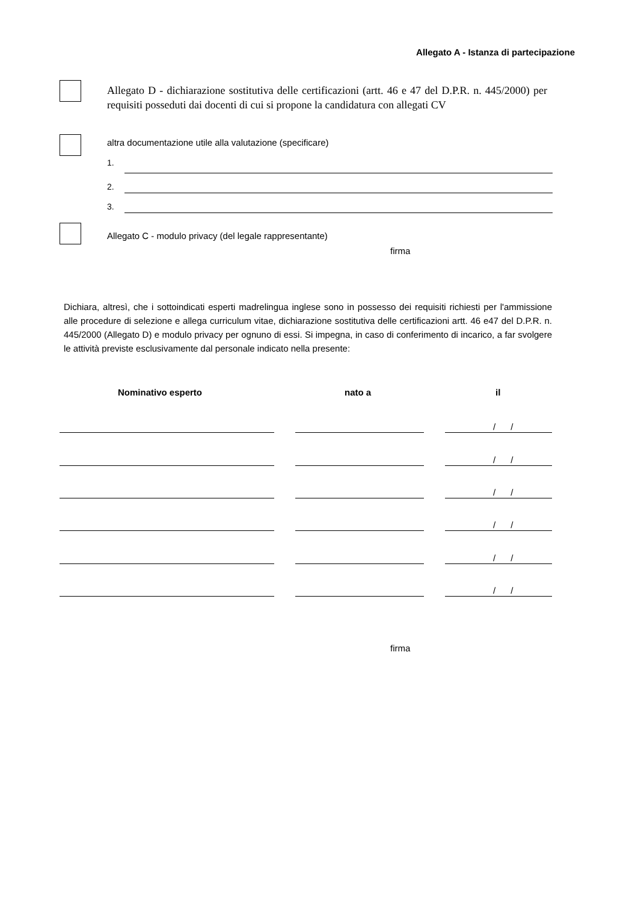Allegato A - Istanza di partecipazione
Allegato D - dichiarazione sostitutiva delle certificazioni (artt. 46 e 47 del D.P.R. n. 445/2000) per requisiti posseduti dai docenti di cui si propone la candidatura con allegati CV
altra documentazione utile alla valutazione (specificare)
1.
2.
3.
Allegato C - modulo privacy (del legale rappresentante)
firma
Dichiara, altresì, che i sottoindicati esperti madrelingua inglese sono in possesso dei requisiti richiesti per l'ammissione alle procedure di selezione e allega curriculum vitae, dichiarazione sostitutiva delle certificazioni artt. 46 e47 del D.P.R. n. 445/2000 (Allegato D) e modulo privacy per ognuno di essi. Si impegna, in caso di conferimento di incarico, a far svolgere le attività previste esclusivamente dal personale indicato nella presente:
Nominativo esperto nato a il
/ /
/ /
/ /
/ /
/ /
/ /
firma